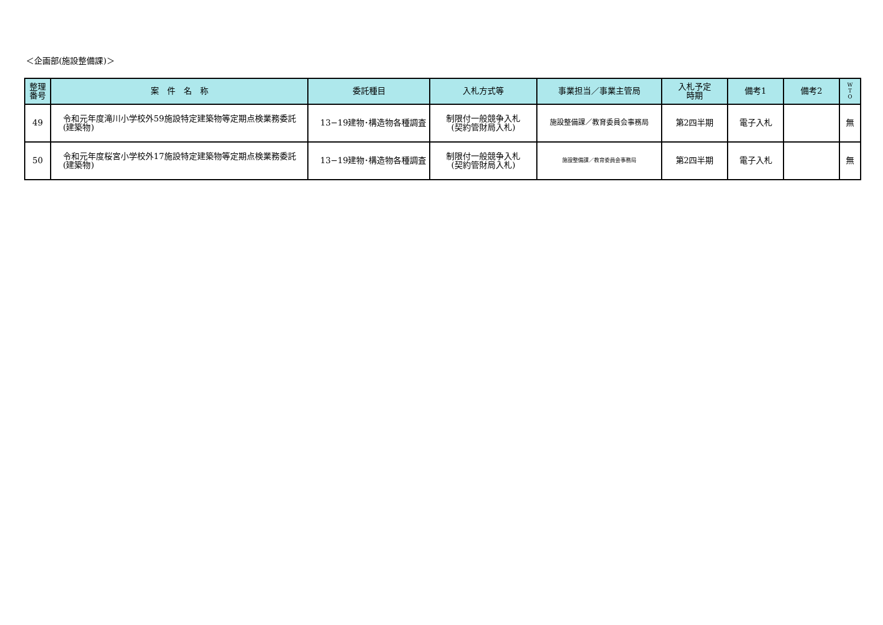＜企画部(施設整備課)＞
| 整理 番号 | 案 件 名 称 | 委託種目 | 入札方式等 | 事業担当／事業主管局 | 入札予定 時期 | 備考1 | 備考2 | W T O |
| --- | --- | --- | --- | --- | --- | --- | --- | --- |
| 49 | 令和元年度滝川小学校外59施設特定建築物等定期点検業務委託(建築物) | 13−19建物･構造物各種調査 | 制限付一般競争入札 (契約管財局入札) | 施設整備課／教育委員会事務局 | 第2四半期 | 電子入札 | | 無 |
| 50 | 令和元年度桜宮小学校外17施設特定建築物等定期点検業務委託(建築物) | 13−19建物･構造物各種調査 | 制限付一般競争入札 (契約管財局入札) | 施設整備課／教育委員会事務局 | 第2四半期 | 電子入札 | | 無 |